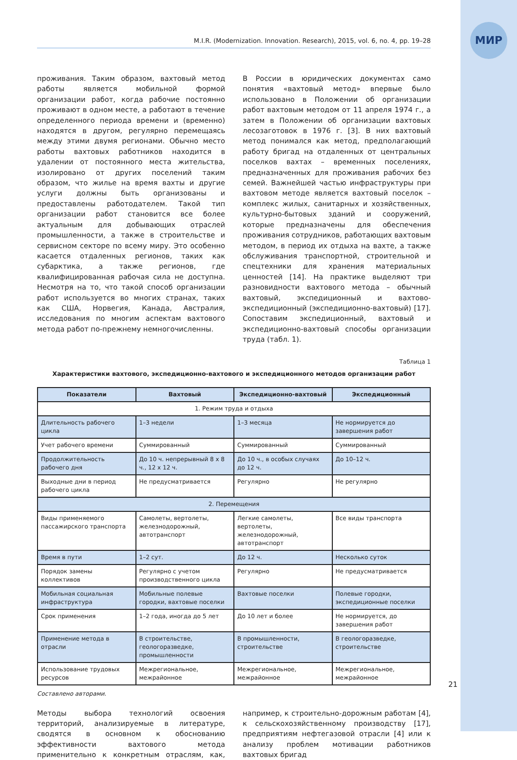МИР
M.I.R. (Modernization. Innovation. Research), 2015, vol. 6, no. 4, pp. 19–28
проживания. Таким образом, вахтовый метод работы является мобильной формой организации работ, когда рабочие постоянно проживают в одном месте, а работают в течение определенного периода времени и (временно) находятся в другом, регулярно перемещаясь между этими двумя регионами. Обычно место работы вахтовых работников находится в удалении от постоянного места жительства, изолировано от других поселений таким образом, что жилье на время вахты и другие услуги должны быть организованы и предоставлены работодателем. Такой тип организации работ становится все более актуальным для добывающих отраслей промышленности, а также в строительстве и сервисном секторе по всему миру. Это особенно касается отдаленных регионов, таких как субарктика, а также регионов, где квалифицированная рабочая сила не доступна. Несмотря на то, что такой способ организации работ используется во многих странах, таких как США, Норвегия, Канада, Австралия, исследования по многим аспектам вахтового метода работ по-прежнему немногочисленны.
В России в юридических документах само понятия «вахтовый метод» впервые было использовано в Положении об организации работ вахтовым методом от 11 апреля 1974 г., а затем в Положении об организации вахтовых лесозаготовок в 1976 г. [3]. В них вахтовый метод понимался как метод, предполагающий работу бригад на отдаленных от центральных поселков вахтах – временных поселениях, предназначенных для проживания рабочих без семей. Важнейшей частью инфраструктуры при вахтовом методе является вахтовый поселок – комплекс жилых, санитарных и хозяйственных, культурно-бытовых зданий и сооружений, которые предназначены для обеспечения проживания сотрудников, работающих вахтовым методом, в период их отдыха на вахте, а также обслуживания транспортной, строительной и спецтехники для хранения материальных ценностей [14]. На практике выделяют три разновидности вахтового метода – обычный вахтовый, экспедиционный и вахтово-экспедиционный (экспедиционно-вахтовый) [17]. Сопоставим экспедиционный, вахтовый и экспедиционно-вахтовый способы организации труда (табл. 1).
Таблица 1
Характеристики вахтового, экспедиционно-вахтового и экспедиционного методов организации работ
| Показатели | Вахтовый | Экспедиционно-вахтовый | Экспедиционный |
| --- | --- | --- | --- |
| 1. Режим труда и отдыха | | | |
| Длительность рабочего цикла | 1–3 недели | 1–3 месяца | Не нормируется до завершения работ |
| Учет рабочего времени | Суммированный | Суммированный | Суммированный |
| Продолжительность рабочего дня | До 10 ч. непрерывный 8 х 8 ч., 12 х 12 ч. | До 10 ч., в особых случаях до 12 ч. | До 10–12 ч. |
| Выходные дни в период рабочего цикла | Не предусматривается | Регулярно | Не регулярно |
| 2. Перемещения | | | |
| Виды применяемого пассажирского транспорта | Самолеты, вертолеты, железнодорожный, автотранспорт | Легкие самолеты, вертолеты, железнодорожный, автотранспорт | Все виды транспорта |
| Время в пути | 1–2 сут. | До 12 ч. | Несколько суток |
| Порядок замены коллективов | Регулярно с учетом производственного цикла | Регулярно | Не предусматривается |
| Мобильная социальная инфраструктура | Мобильные полевые городки, вахтовые поселки | Вахтовые поселки | Полевые городки, экспедиционные поселки |
| Срок применения | 1–2 года, иногда до 5 лет | До 10 лет и более | Не нормируется, до завершения работ |
| Применение метода в отрасли | В строительстве, геологоразведке, промышленности | В промышленности, строительстве | В геологоразведке, строительстве |
| Использование трудовых ресурсов | Межрегиональное, межрайонное | Межрегиональное, межрайонное | Межрегиональное, межрайонное |
Составлено авторами.
Методы выбора технологий освоения территорий, анализируемые в литературе, сводятся в основном к обоснованию эффективности вахтового метода применительно к конкретным отраслям, как, например, к строительно-дорожным работам [4], к сельскохозяйственному производству [17], предприятиям нефтегазовой отрасли [4] или к анализу проблем мотивации работников вахтовых бригад
21